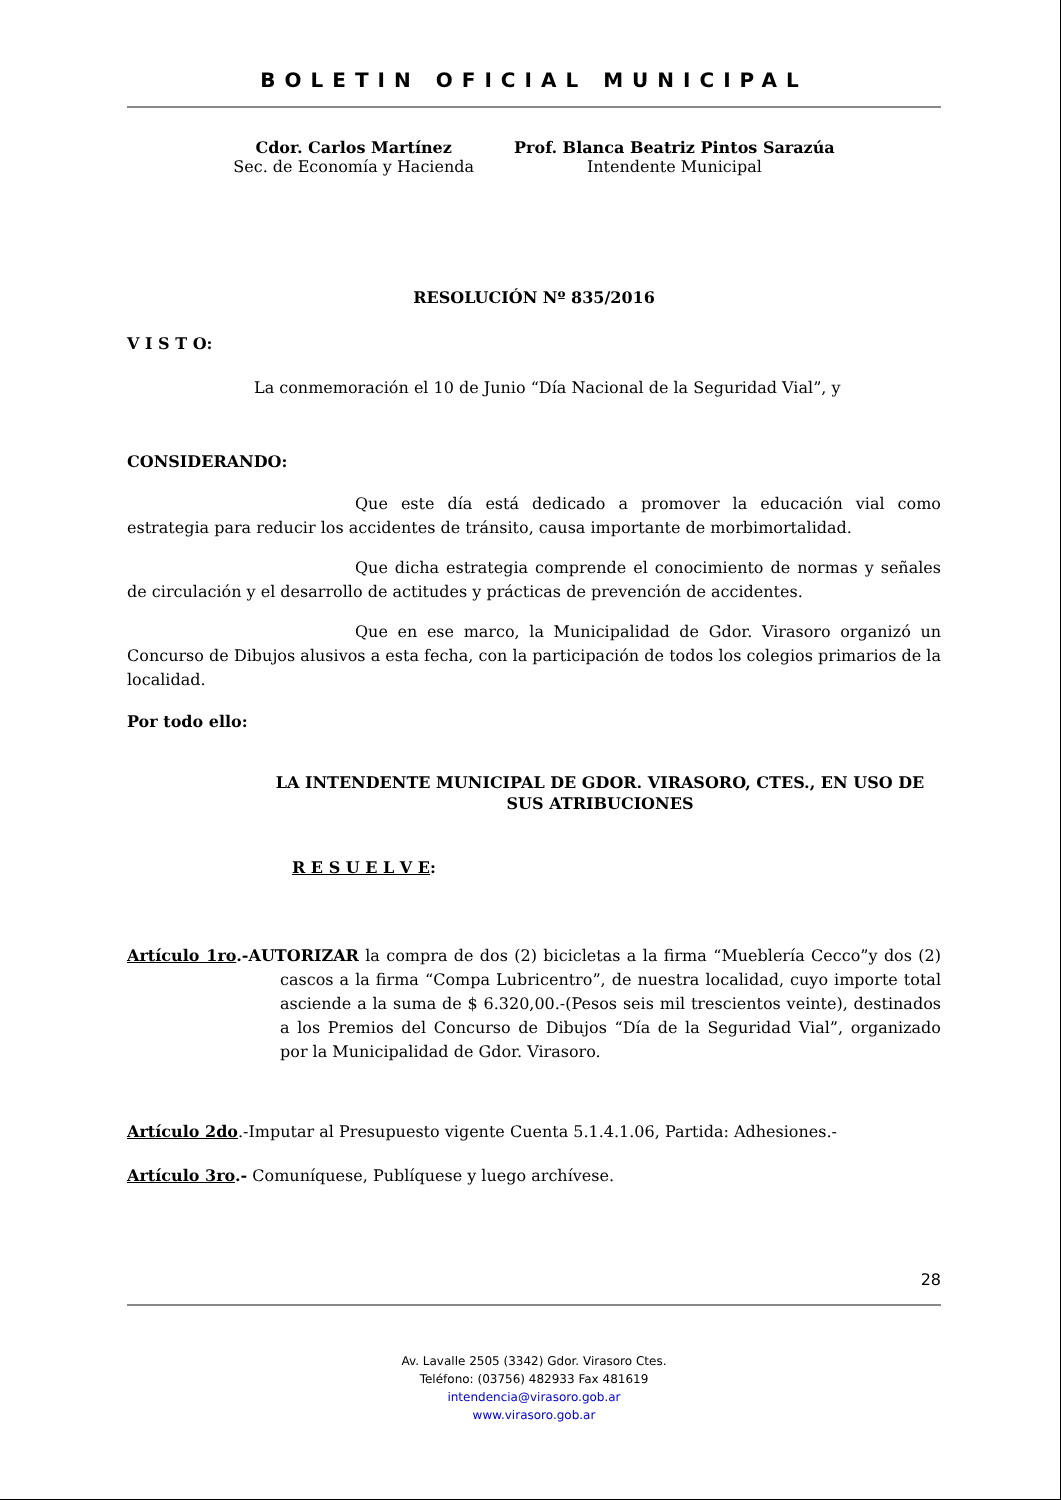BOLETIN OFICIAL MUNICIPAL
Cdor. Carlos Martínez
Sec. de Economía y Hacienda
Prof. Blanca Beatriz Pintos Sarazúa
Intendente Municipal
RESOLUCIÓN Nº 835/2016
V I S T O:
La conmemoración el 10 de Junio “Día Nacional de la Seguridad Vial”, y
CONSIDERANDO:
Que este día está dedicado a promover la educación vial como estrategia para reducir los accidentes de tránsito, causa importante de morbimortalidad.
Que dicha estrategia comprende el conocimiento de normas y señales de circulación y el desarrollo de actitudes y prácticas de prevención de accidentes.
Que en ese marco, la Municipalidad de Gdor. Virasoro organizó un Concurso de Dibujos alusivos a esta fecha, con la participación de todos los colegios primarios de la localidad.
Por todo ello:
LA INTENDENTE MUNICIPAL DE GDOR. VIRASORO, CTES., EN USO DE SUS ATRIBUCIONES
R E S U E L V E:
Artículo 1ro.-AUTORIZAR la compra de dos (2) bicicletas a la firma “Mueblería Cecco”y dos (2) cascos a la firma “Compa Lubricentro”, de nuestra localidad, cuyo importe total asciende a la suma de $ 6.320,00.-(Pesos seis mil trescientos veinte), destinados a los Premios del Concurso de Dibujos “Día de la Seguridad Vial”, organizado por la Municipalidad de Gdor. Virasoro.
Artículo 2do.-Imputar al Presupuesto vigente Cuenta 5.1.4.1.06, Partida: Adhesiones.-
Artículo 3ro.- Comuníquese, Publíquese y luego archívese.
28
Av. Lavalle 2505 (3342) Gdor. Virasoro Ctes.
Teléfono: (03756) 482933 Fax 481619
intendencia@virasoro.gob.ar
www.virasoro.gob.ar